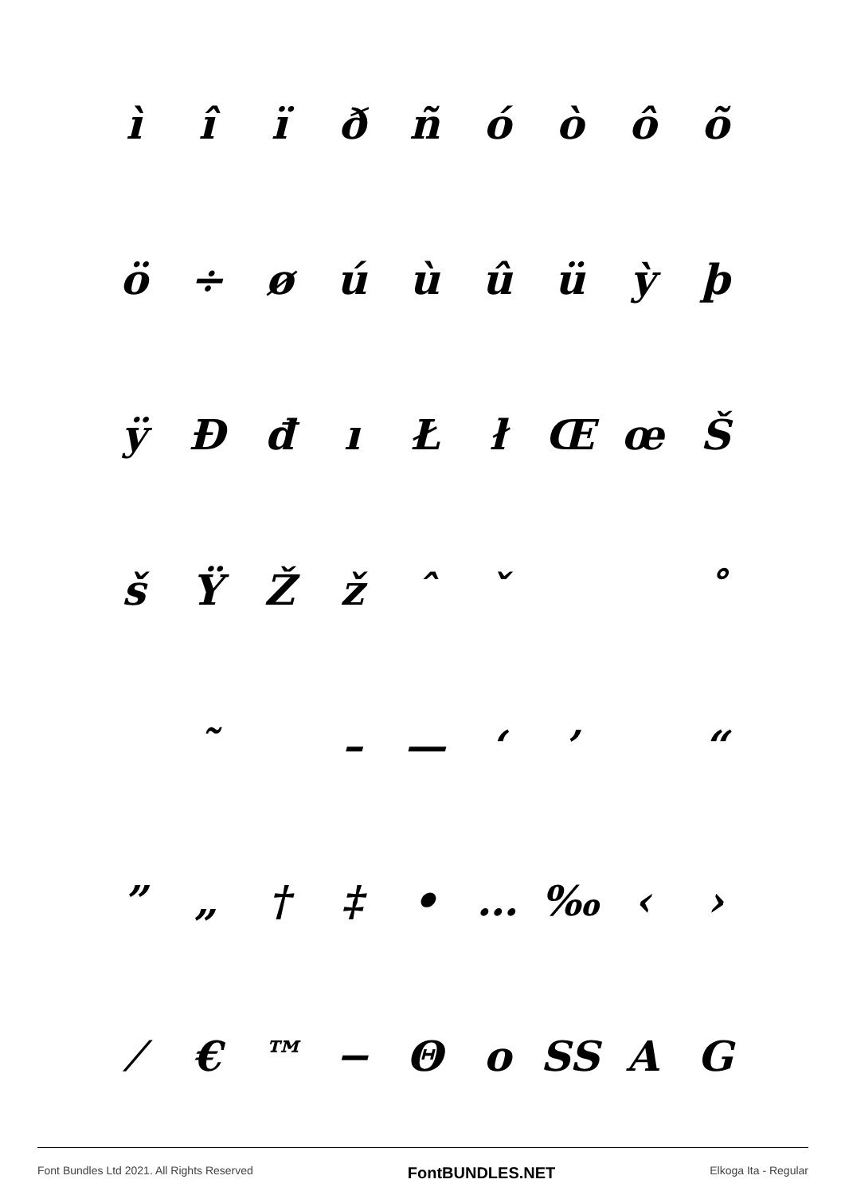ìîïðñóòôõ
ö ÷ øúùûüỳþ
ÿĐđıŁłŒœŠ
šŸŽžˆˇ ˚
˜ – — ‘’ “
” „ † ‡ • … ‰ ‹ ›
⁄ € ™ − Θο SS AG
Font Bundles Ltd 2021. All Rights Reserved FontBUNDLES.NET Elkoga Ita - Regular